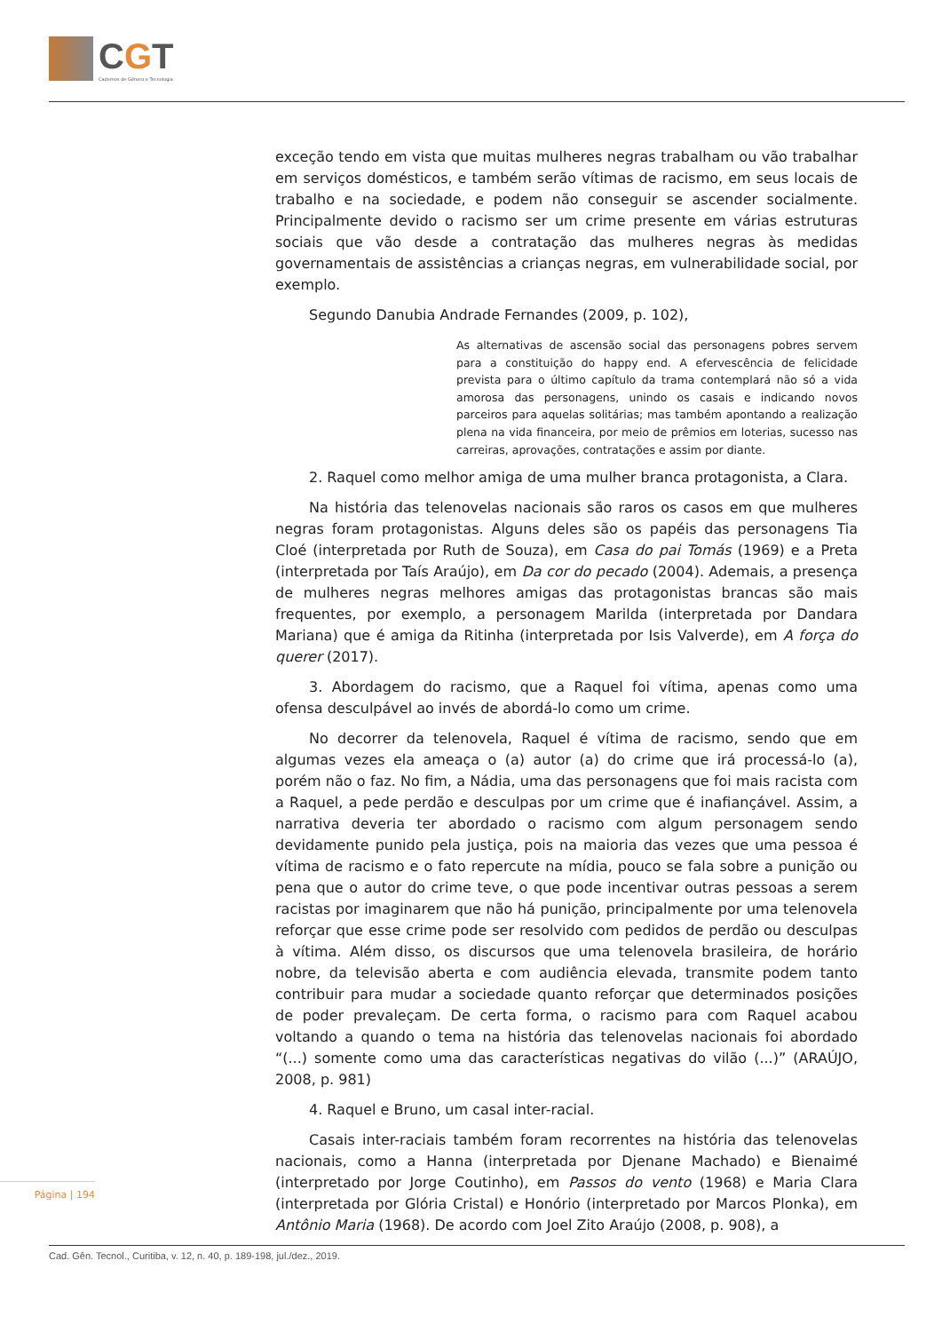CGT
Cadernos de Gênero e Tecnologia
exceção tendo em vista que muitas mulheres negras trabalham ou vão trabalhar em serviços domésticos, e também serão vítimas de racismo, em seus locais de trabalho e na sociedade, e podem não conseguir se ascender socialmente. Principalmente devido o racismo ser um crime presente em várias estruturas sociais que vão desde a contratação das mulheres negras às medidas governamentais de assistências a crianças negras, em vulnerabilidade social, por exemplo.
Segundo Danubia Andrade Fernandes (2009, p. 102),
As alternativas de ascensão social das personagens pobres servem para a constituição do happy end. A efervescência de felicidade prevista para o último capítulo da trama contemplará não só a vida amorosa das personagens, unindo os casais e indicando novos parceiros para aquelas solitárias; mas também apontando a realização plena na vida financeira, por meio de prêmios em loterias, sucesso nas carreiras, aprovações, contratações e assim por diante.
2. Raquel como melhor amiga de uma mulher branca protagonista, a Clara.
Na história das telenovelas nacionais são raros os casos em que mulheres negras foram protagonistas. Alguns deles são os papéis das personagens Tia Cloé (interpretada por Ruth de Souza), em Casa do pai Tomás (1969) e a Preta (interpretada por Taís Araújo), em Da cor do pecado (2004). Ademais, a presença de mulheres negras melhores amigas das protagonistas brancas são mais frequentes, por exemplo, a personagem Marilda (interpretada por Dandara Mariana) que é amiga da Ritinha (interpretada por Isis Valverde), em A força do querer (2017).
3. Abordagem do racismo, que a Raquel foi vítima, apenas como uma ofensa desculpável ao invés de abordá-lo como um crime.
No decorrer da telenovela, Raquel é vítima de racismo, sendo que em algumas vezes ela ameaça o (a) autor (a) do crime que irá processá-lo (a), porém não o faz. No fim, a Nádia, uma das personagens que foi mais racista com a Raquel, a pede perdão e desculpas por um crime que é inafiançável. Assim, a narrativa deveria ter abordado o racismo com algum personagem sendo devidamente punido pela justiça, pois na maioria das vezes que uma pessoa é vítima de racismo e o fato repercute na mídia, pouco se fala sobre a punição ou pena que o autor do crime teve, o que pode incentivar outras pessoas a serem racistas por imaginarem que não há punição, principalmente por uma telenovela reforçar que esse crime pode ser resolvido com pedidos de perdão ou desculpas à vítima. Além disso, os discursos que uma telenovela brasileira, de horário nobre, da televisão aberta e com audiência elevada, transmite podem tanto contribuir para mudar a sociedade quanto reforçar que determinados posições de poder prevaleçam. De certa forma, o racismo para com Raquel acabou voltando a quando o tema na história das telenovelas nacionais foi abordado “(...) somente como uma das características negativas do vilão (...)” (ARAÚJO, 2008, p. 981)
4. Raquel e Bruno, um casal inter-racial.
Casais inter-raciais também foram recorrentes na história das telenovelas nacionais, como a Hanna (interpretada por Djenane Machado) e Bienaimé (interpretado por Jorge Coutinho), em Passos do vento (1968) e Maria Clara (interpretada por Glória Cristal) e Honório (interpretado por Marcos Plonka), em Antônio Maria (1968). De acordo com Joel Zito Araújo (2008, p. 908), a
Página | 194
Cad. Gên. Tecnol., Curitiba, v. 12, n. 40, p. 189-198, jul./dez., 2019.